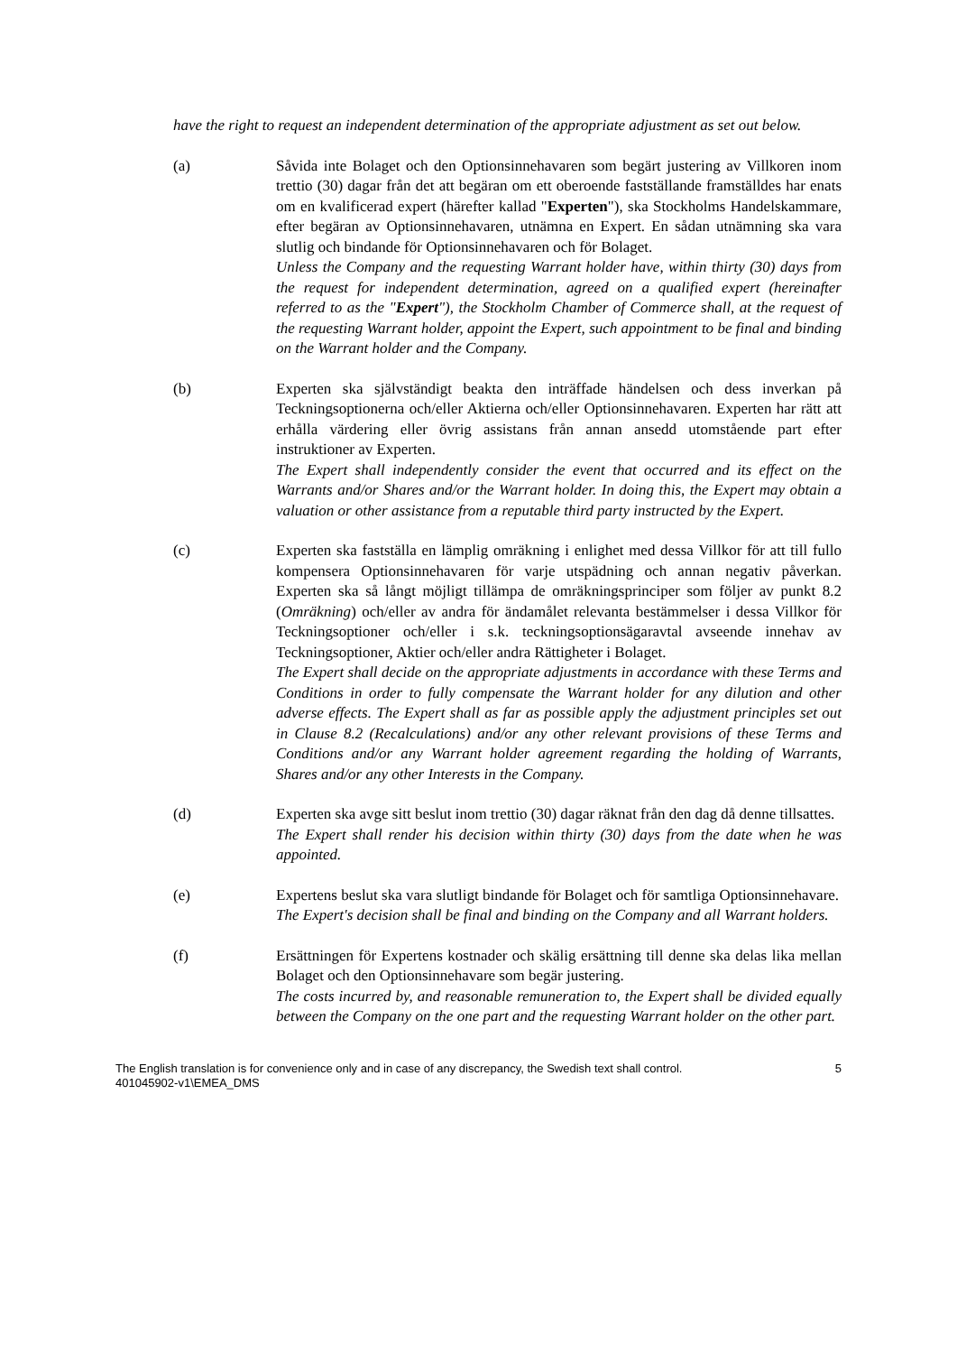have the right to request an independent determination of the appropriate adjustment as set out below.
(a) Såvida inte Bolaget och den Optionsinnehavaren som begärt justering av Villkoren inom trettio (30) dagar från det att begäran om ett oberoende fastställande framställdes har enats om en kvalificerad expert (härefter kallad "Experten"), ska Stockholms Handelskammare, efter begäran av Optionsinnehavaren, utnämna en Expert. En sådan utnämning ska vara slutlig och bindande för Optionsinnehavaren och för Bolaget.
Unless the Company and the requesting Warrant holder have, within thirty (30) days from the request for independent determination, agreed on a qualified expert (hereinafter referred to as the "Expert"), the Stockholm Chamber of Commerce shall, at the request of the requesting Warrant holder, appoint the Expert, such appointment to be final and binding on the Warrant holder and the Company.
(b) Experten ska självständigt beakta den inträffade händelsen och dess inverkan på Teckningsoptionerna och/eller Aktierna och/eller Optionsinnehavaren. Experten har rätt att erhålla värdering eller övrig assistans från annan ansedd utomstående part efter instruktioner av Experten.
The Expert shall independently consider the event that occurred and its effect on the Warrants and/or Shares and/or the Warrant holder. In doing this, the Expert may obtain a valuation or other assistance from a reputable third party instructed by the Expert.
(c) Experten ska fastställa en lämplig omräkning i enlighet med dessa Villkor för att till fullo kompensera Optionsinnehavaren för varje utspädning och annan negativ påverkan. Experten ska så långt möjligt tillämpa de omräkningsprinciper som följer av punkt 8.2 (Omräkning) och/eller av andra för ändamålet relevanta bestämmelser i dessa Villkor för Teckningsoptioner och/eller i s.k. teckningsoptionsägaravtal avseende innehav av Teckningsoptioner, Aktier och/eller andra Rättigheter i Bolaget.
The Expert shall decide on the appropriate adjustments in accordance with these Terms and Conditions in order to fully compensate the Warrant holder for any dilution and other adverse effects. The Expert shall as far as possible apply the adjustment principles set out in Clause 8.2 (Recalculations) and/or any other relevant provisions of these Terms and Conditions and/or any Warrant holder agreement regarding the holding of Warrants, Shares and/or any other Interests in the Company.
(d) Experten ska avge sitt beslut inom trettio (30) dagar räknat från den dag då denne tillsattes.
The Expert shall render his decision within thirty (30) days from the date when he was appointed.
(e) Expertens beslut ska vara slutligt bindande för Bolaget och för samtliga Optionsinnehavare.
The Expert's decision shall be final and binding on the Company and all Warrant holders.
(f) Ersättningen för Expertens kostnader och skälig ersättning till denne ska delas lika mellan Bolaget och den Optionsinnehavare som begär justering.
The costs incurred by, and reasonable remuneration to, the Expert shall be divided equally between the Company on the one part and the requesting Warrant holder on the other part.
The English translation is for convenience only and in case of any discrepancy, the Swedish text shall control.
401045902-v1\EMEA_DMS
5